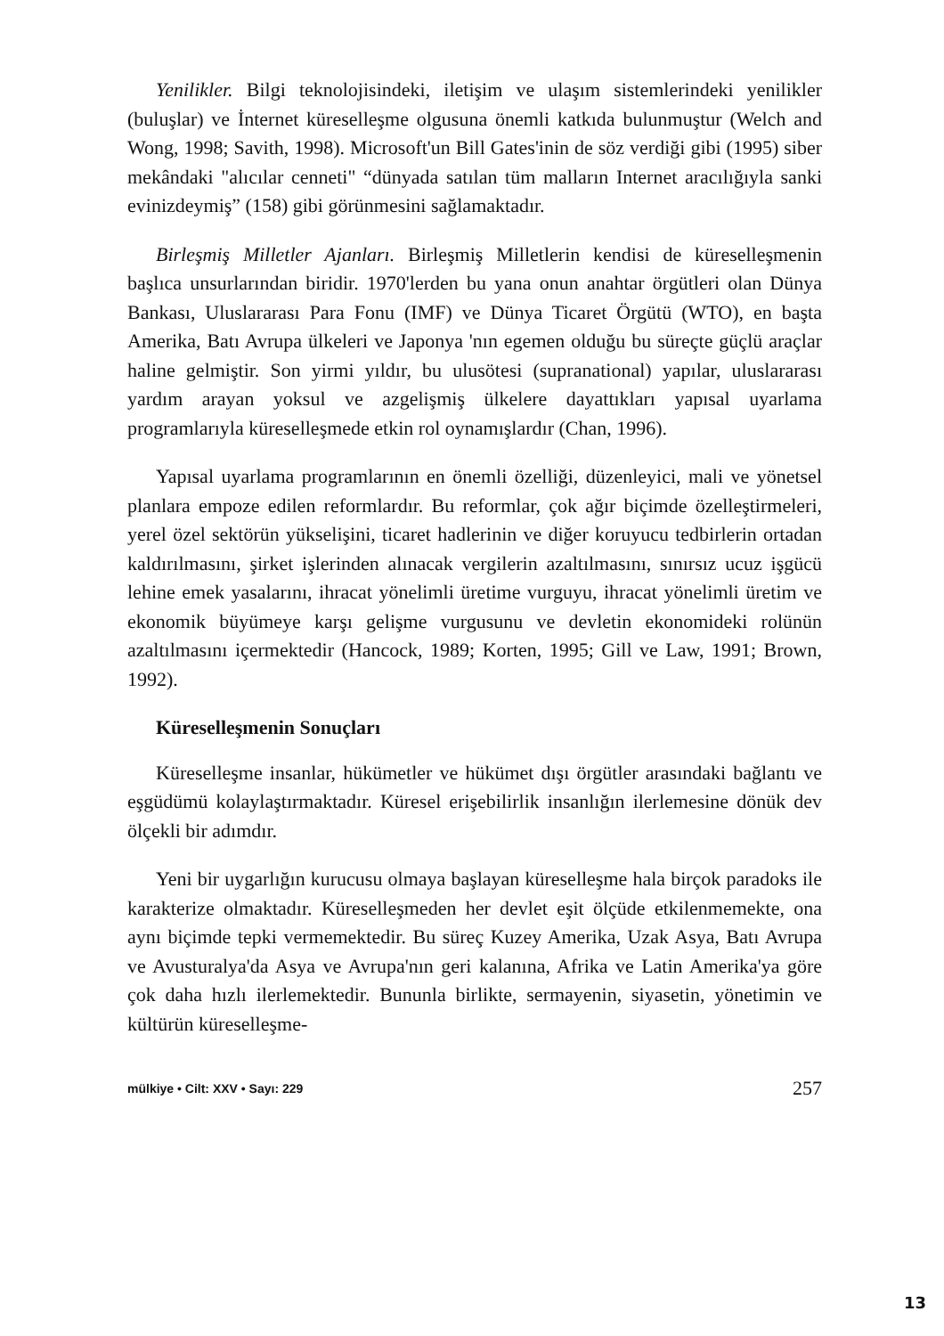Yenilikler. Bilgi teknolojisindeki, iletişim ve ulaşım sistemlerindeki yenilikler (buluşlar) ve İnternet küreselleşme olgusuna önemli katkıda bulunmuştur (Welch and Wong, 1998; Savith, 1998). Microsoft'un Bill Gates'inin de söz verdiği gibi (1995) siber mekândaki "alıcılar cenneti" “dünyada satılan tüm malların Internet aracılığıyla sanki evinizdeymiş” (158) gibi görünmesini sağlamaktadır.
Birleşmiş Milletler Ajanları. Birleşmiş Milletlerin kendisi de küreselleşmenin başlıca unsurlarından biridir. 1970'lerden bu yana onun anahtar örgütleri olan Dünya Bankası, Uluslararası Para Fonu (IMF) ve Dünya Ticaret Örgütü (WTO), en başta Amerika, Batı Avrupa ülkeleri ve Japonya 'nın egemen olduğu bu süreçte güçlü araçlar haline gelmiştir. Son yirmi yıldır, bu ulusötesi (supranational) yapılar, uluslararası yardım arayan yoksul ve azgelişmiş ülkelere dayattıkları yapısal uyarlama programlarıyla küreselleşmede etkin rol oynamışlardır (Chan, 1996).
Yapısal uyarlama programlarının en önemli özelliği, düzenleyici, mali ve yönetsel planlara empoze edilen reformlardır. Bu reformlar, çok ağır biçimde özelleştirmeleri, yerel özel sektörün yükselişini, ticaret hadlerinin ve diğer koruyucu tedbirlerin ortadan kaldırılmasını, şirket işlerinden alınacak vergilerin azaltılmasını, sınırsız ucuz işgücü lehine emek yasalarını, ihracat yönelimli üretime vurguyu, ihracat yönelimli üretim ve ekonomik büyümeye karşı gelişme vurgusunu ve devletin ekonomideki rolünün azaltılmasını içermektedir (Hancock, 1989; Korten, 1995; Gill ve Law, 1991; Brown, 1992).
Küreselleşmenin Sonuçları
Küreselleşme insanlar, hükümetler ve hükümet dışı örgütler arasındaki bağlantı ve eşgüdümü kolaylaştırmaktadır. Küresel erişebilirlik insanlığın ilerlemesine dönük dev ölçekli bir adımdır.
Yeni bir uygarlığın kurucusu olmaya başlayan küreselleşme hala birçok paradoks ile karakterize olmaktadır. Küreselleşmeden her devlet eşit ölçüde etkilenmemekte, ona aynı biçimde tepki vermemektedir. Bu süreç Kuzey Amerika, Uzak Asya, Batı Avrupa ve Avusturalya'da Asya ve Avrupa'nın geri kalanına, Afrika ve Latin Amerika'ya göre çok daha hızlı ilerlemektedir. Bununla birlikte, sermayenin, siyasetin, yönetimin ve kültürün küreselleşme-
mülkiye • Cilt: XXV • Sayı: 229 257
13